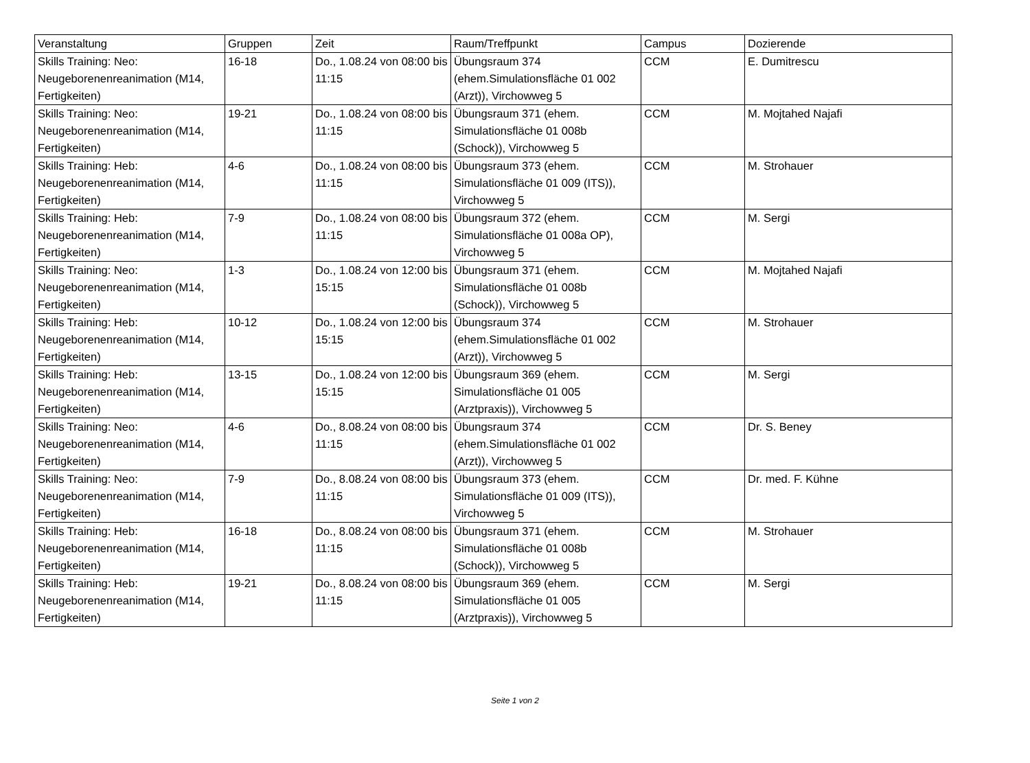| Veranstaltung | Gruppen | Zeit | Raum/Treffpunkt | Campus | Dozierende |
| --- | --- | --- | --- | --- | --- |
| Skills Training: Neo: Neugeborenenreanimation (M14, Fertigkeiten) | 16-18 | Do., 1.08.24 von 08:00 bis 11:15 | Übungsraum 374 (ehem.Simulationsfläche 01 002 (Arzt)), Virchowweg 5 | CCM | E. Dumitrescu |
| Skills Training: Neo: Neugeborenenreanimation (M14, Fertigkeiten) | 19-21 | Do., 1.08.24 von 08:00 bis 11:15 | Übungsraum 371 (ehem. Simulationsfläche 01 008b (Schock)), Virchowweg 5 | CCM | M. Mojtahed Najafi |
| Skills Training: Heb: Neugeborenenreanimation (M14, Fertigkeiten) | 4-6 | Do., 1.08.24 von 08:00 bis 11:15 | Übungsraum 373 (ehem. Simulationsfläche 01 009 (ITS)), Virchowweg 5 | CCM | M. Strohauer |
| Skills Training: Heb: Neugeborenenreanimation (M14, Fertigkeiten) | 7-9 | Do., 1.08.24 von 08:00 bis 11:15 | Übungsraum 372 (ehem. Simulationsfläche 01 008a OP), Virchowweg 5 | CCM | M. Sergi |
| Skills Training: Neo: Neugeborenenreanimation (M14, Fertigkeiten) | 1-3 | Do., 1.08.24 von 12:00 bis 15:15 | Übungsraum 371 (ehem. Simulationsfläche 01 008b (Schock)), Virchowweg 5 | CCM | M. Mojtahed Najafi |
| Skills Training: Heb: Neugeborenenreanimation (M14, Fertigkeiten) | 10-12 | Do., 1.08.24 von 12:00 bis 15:15 | Übungsraum 374 (ehem.Simulationsfläche 01 002 (Arzt)), Virchowweg 5 | CCM | M. Strohauer |
| Skills Training: Heb: Neugeborenenreanimation (M14, Fertigkeiten) | 13-15 | Do., 1.08.24 von 12:00 bis 15:15 | Übungsraum 369 (ehem. Simulationsfläche 01 005 (Arztpraxis)), Virchowweg 5 | CCM | M. Sergi |
| Skills Training: Neo: Neugeborenenreanimation (M14, Fertigkeiten) | 4-6 | Do., 8.08.24 von 08:00 bis 11:15 | Übungsraum 374 (ehem.Simulationsfläche 01 002 (Arzt)), Virchowweg 5 | CCM | Dr. S. Beney |
| Skills Training: Neo: Neugeborenenreanimation (M14, Fertigkeiten) | 7-9 | Do., 8.08.24 von 08:00 bis 11:15 | Übungsraum 373 (ehem. Simulationsfläche 01 009 (ITS)), Virchowweg 5 | CCM | Dr. med. F. Kühne |
| Skills Training: Heb: Neugeborenenreanimation (M14, Fertigkeiten) | 16-18 | Do., 8.08.24 von 08:00 bis 11:15 | Übungsraum 371 (ehem. Simulationsfläche 01 008b (Schock)), Virchowweg 5 | CCM | M. Strohauer |
| Skills Training: Heb: Neugeborenenreanimation (M14, Fertigkeiten) | 19-21 | Do., 8.08.24 von 08:00 bis 11:15 | Übungsraum 369 (ehem. Simulationsfläche 01 005 (Arztpraxis)), Virchowweg 5 | CCM | M. Sergi |
Seite 1 von 2